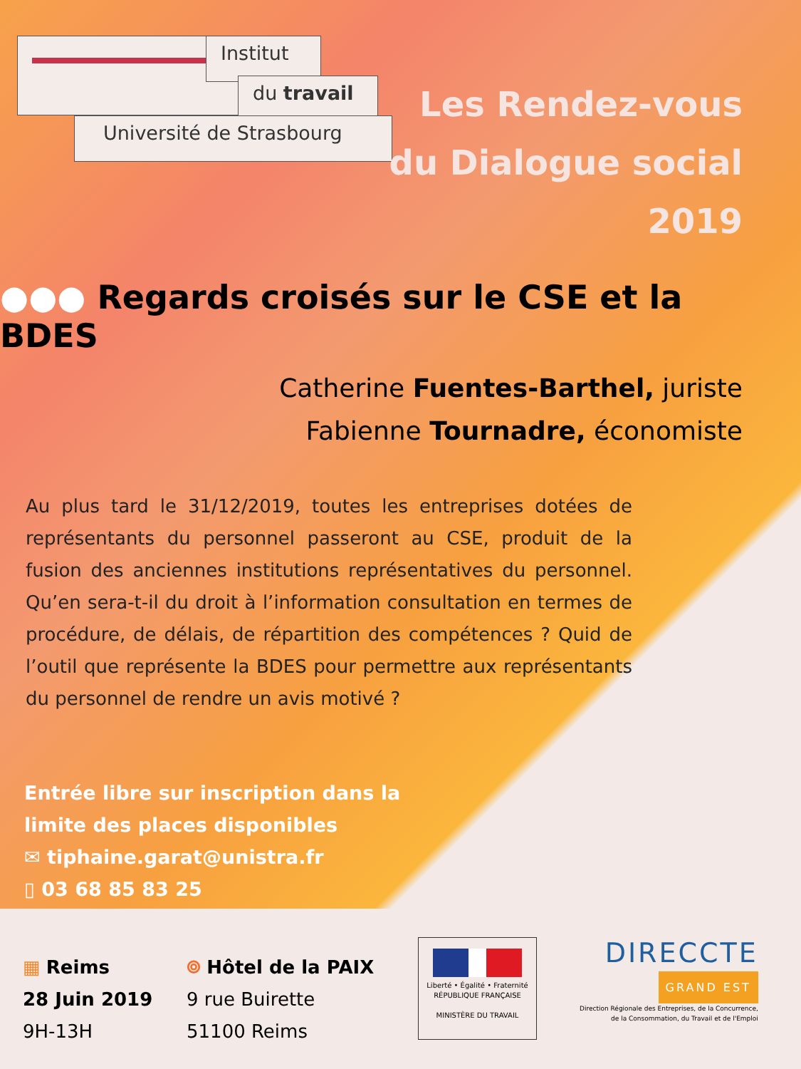Institut
du travail
Université de Strasbourg
Les Rendez-vous
du Dialogue social
2019
●●● Regards croisés sur le CSE et la BDES
Catherine Fuentes-Barthel, juriste
Fabienne Tournadre, économiste
Au plus tard le 31/12/2019, toutes les entreprises dotées de représentants du personnel passeront au CSE, produit de la fusion des anciennes institutions représentatives du personnel. Qu’en sera-t-il du droit à l’information consultation en termes de procédure, de délais, de répartition des compétences ? Quid de l’outil que représente la BDES pour permettre aux représentants du personnel de rendre un avis motivé ?
Entrée libre sur inscription dans la
limite des places disponibles
✉ tiphaine.garat@unistra.fr
▯ 03 68 85 83 25
▦ Reims
28 Juin 2019
9H-13H
⌾ Hôtel de la PAIX
9 rue Buirette
51100 Reims
Liberté • Égalité • Fraternité
RÉPUBLIQUE FRANÇAISE
MINISTÈRE DU TRAVAIL
DIRECCTE
GRAND EST
Direction Régionale des Entreprises, de la Concurrence,
de la Consommation, du Travail et de l'Emploi